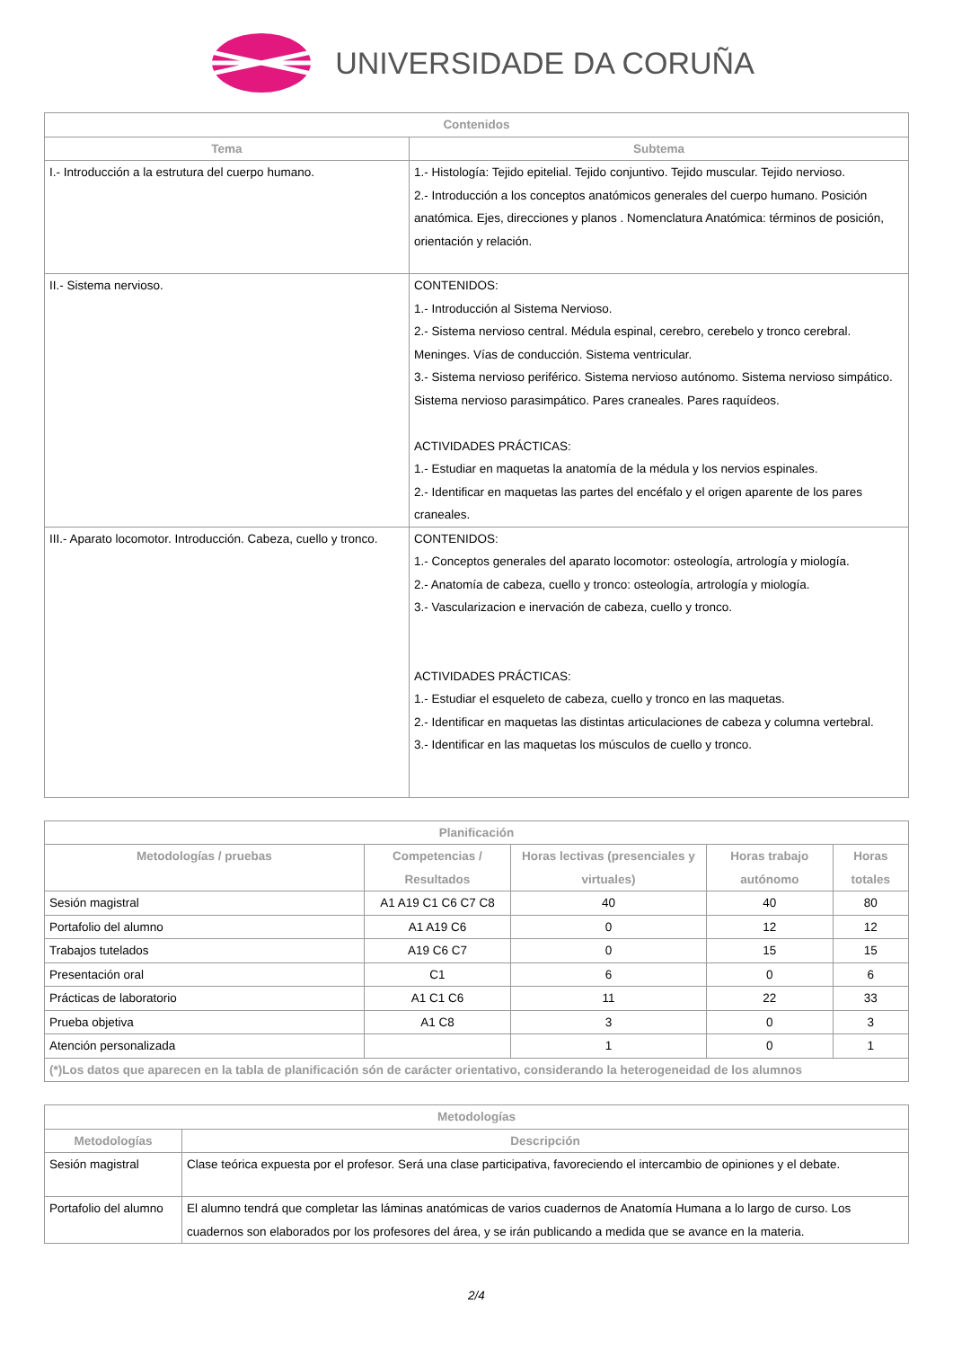UNIVERSIDADE DA CORUÑA
| Contenidos | |
| --- | --- |
| Tema | Subtema |
| I.- Introducción a la estrutura del cuerpo humano. | 1.- Histología: Tejido epitelial. Tejido conjuntivo. Tejido muscular. Tejido nervioso. 2.- Introducción a los conceptos anatómicos generales del cuerpo humano. Posición anatómica. Ejes, direcciones y planos . Nomenclatura Anatómica: términos de posición, orientación y relación. |
| II.- Sistema nervioso. | CONTENIDOS: 1.- Introducción al Sistema Nervioso. 2.- Sistema nervioso central. Médula espinal, cerebro, cerebelo y tronco cerebral. Meninges. Vías de conducción. Sistema ventricular. 3.- Sistema nervioso periférico. Sistema nervioso autónomo. Sistema nervioso simpático. Sistema nervioso parasimpático. Pares craneales. Pares raquídeos. ACTIVIDADES PRÁCTICAS: 1.- Estudiar en maquetas la anatomía de la médula y los nervios espinales. 2.- Identificar en maquetas las partes del encéfalo y el origen aparente de los pares craneales. |
| III.- Aparato locomotor. Introducción. Cabeza, cuello y tronco. | CONTENIDOS: 1.- Conceptos generales del aparato locomotor: osteología, artrología y miología. 2.- Anatomía de cabeza, cuello y tronco: osteología, artrología y miología. 3.- Vascularizacion e inervación de cabeza, cuello y tronco. ACTIVIDADES PRÁCTICAS: 1.- Estudiar el esqueleto de cabeza, cuello y tronco en las maquetas. 2.- Identificar en maquetas las distintas articulaciones de cabeza y columna vertebral. 3.- Identificar en las maquetas los músculos de cuello y tronco. |
| Planificación | | | | |
| --- | --- | --- | --- | --- |
| Metodologías / pruebas | Competencias / Resultados | Horas lectivas (presenciales y virtuales) | Horas trabajo autónomo | Horas totales |
| Sesión magistral | A1 A19 C1 C6 C7 C8 | 40 | 40 | 80 |
| Portafolio del alumno | A1 A19 C6 | 0 | 12 | 12 |
| Trabajos tutelados | A19 C6 C7 | 0 | 15 | 15 |
| Presentación oral | C1 | 6 | 0 | 6 |
| Prácticas de laboratorio | A1 C1 C6 | 11 | 22 | 33 |
| Prueba objetiva | A1 C8 | 3 | 0 | 3 |
| Atención personalizada | | 1 | 0 | 1 |
| (*)Los datos que aparecen en la tabla de planificación són de carácter orientativo, considerando la heterogeneidad de los alumnos | | | | |
| Metodologías | |
| --- | --- |
| Metodologías | Descripción |
| Sesión magistral | Clase teórica expuesta por el profesor. Será una clase participativa, favoreciendo el intercambio de opiniones y el debate. |
| Portafolio del alumno | El alumno tendrá que completar las láminas anatómicas de varios cuadernos de Anatomía Humana a lo largo de curso. Los cuadernos son elaborados por los profesores del área, y se irán publicando a medida que se avance en la materia. |
2/4